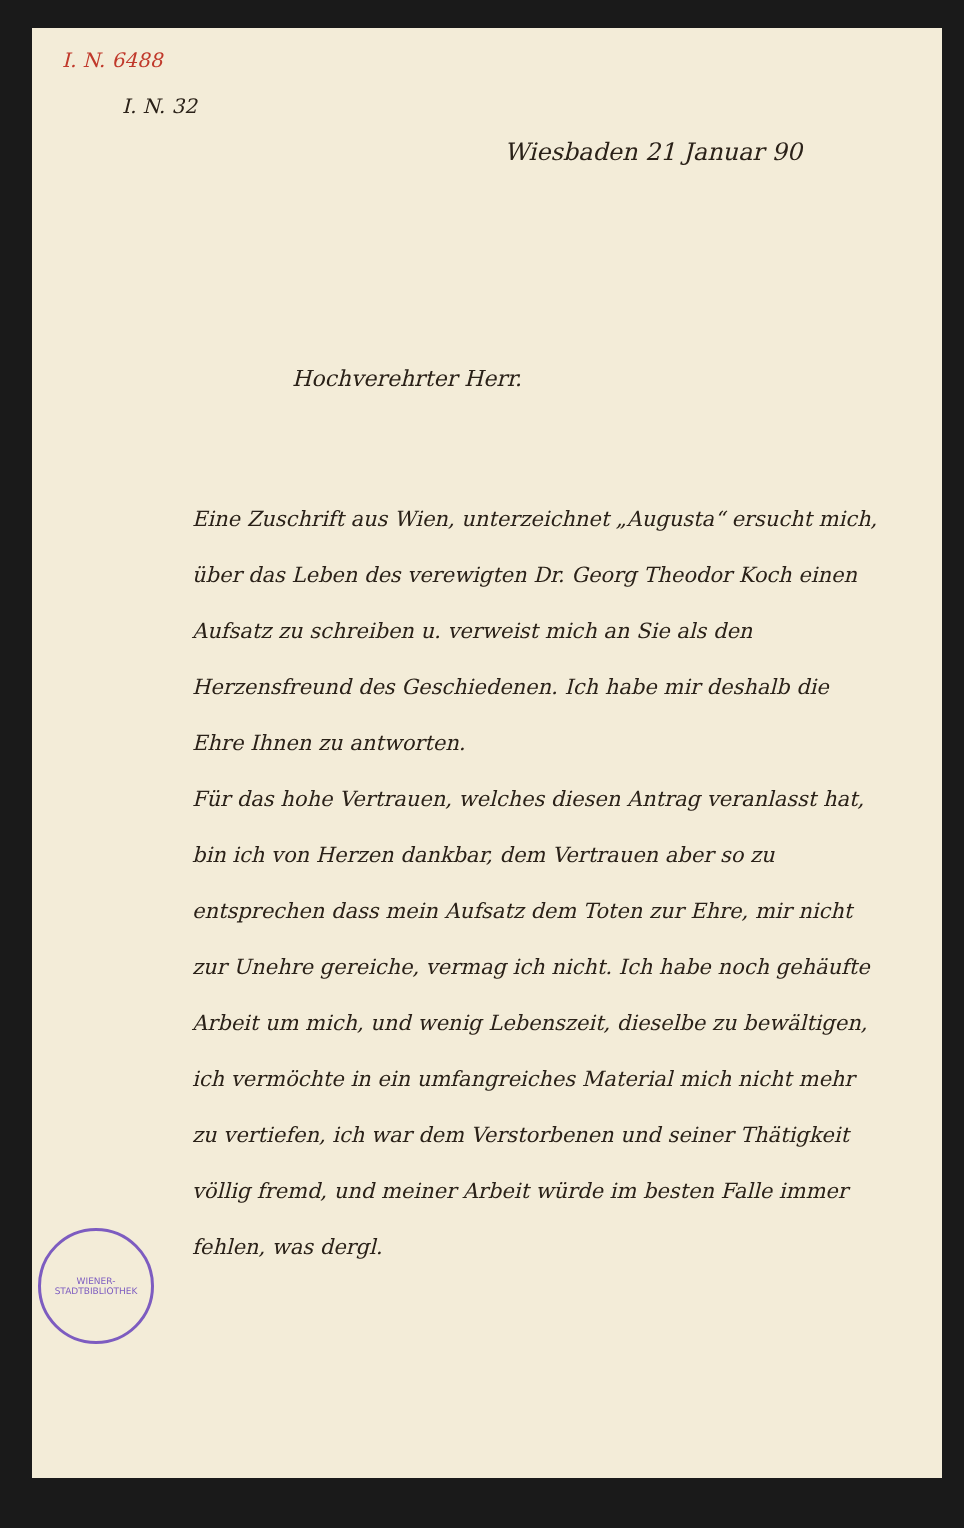I. N. 6488
I. N. 32
Wiesbaden 21 Januar 90
Hochverehrter Herr.
Eine Zuschrift aus Wien, unterzeichnet „Augusta“ ersucht mich, über das Leben des verewigten Dr. Georg Theodor Koch einen Aufsatz zu schreiben u. verweist mich an Sie als den Herzensfreund des Geschiedenen. Ich habe mir deshalb die Ehre Ihnen zu antworten.
Für das hohe Vertrauen, welches diesen Antrag veranlasst hat, bin ich von Herzen dankbar, dem Vertrauen aber so zu entsprechen dass mein Aufsatz dem Toten zur Ehre, mir nicht zur Unehre gereiche, vermag ich nicht. Ich habe noch gehäufte Arbeit um mich, und wenig Lebenszeit, dieselbe zu bewältigen, ich vermöchte in ein umfangreiches Material mich nicht mehr zu vertiefen, ich war dem Verstorbenen und seiner Thätigkeit völlig fremd, und meiner Arbeit würde im besten Falle immer fehlen, was dergl.
WIENER-STADTBIBLIOTHEK